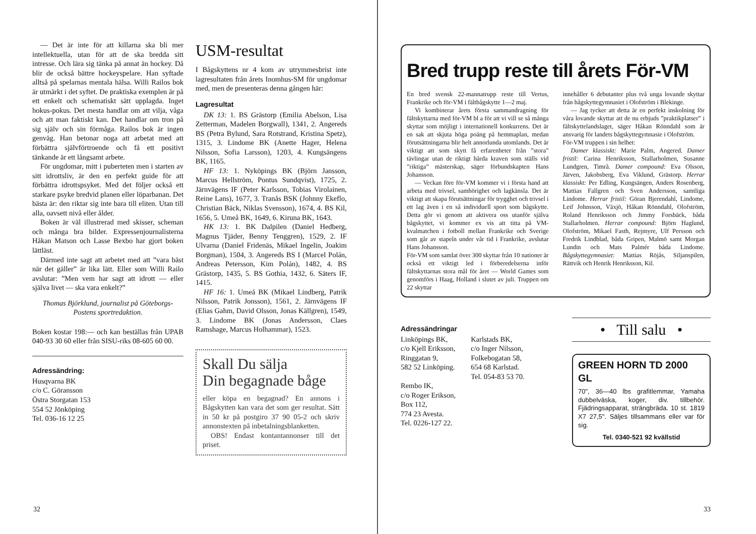— Det är inte för att killarna ska bli mer intellektuella, utan för att de ska bredda sitt intresse. Och lära sig tänka på annat än hockey. Då blir de också bättre hockeyspelare. Han syftade alltså på spelarnas mentala hälsa. Willi Railos bok är utmärkt i det syftet. De praktiska exemplen är på ett enkelt och schematiskt sätt upplagda. Inget hokus-pokus. Det mesta handlar om att vilja, våga och att man faktiskt kan. Det handlar om tron på sig själv och sin förmåga. Railos bok är ingen genväg. Han betonar noga att arbetat med att förbättra självförtroende och få ett positivt tänkande är ett långsamt arbete.
För ungdomar, mitt i puberteten men i starten av sitt idrottsliv, är den en perfekt guide för att förbättra idrottspsyket. Med det följer också ett starkare psyke bredvid planen eller löparbanan. Det bästa är: den riktar sig inte bara till eliten. Utan till alla, oavsett nivå eller ålder.
Boken är väl illustrerad med skisser, scheman och många bra bilder. Expressenjournalisterna Håkan Matson och Lasse Bexbo har gjort boken lättläst.
Därmed inte sagt att arbetet med att ”vara bäst när det gäller” är lika lätt. Eller som Willi Railo avslutar: ”Men vem har sagt att idrott — eller själva livet — ska vara enkelt?”
Thomas Björklund, journalist på Göteborgs-Postens sportredaktion.
Boken kostar 198:— och kan beställas från UPAB 040-93 30 60 eller från SISU-riks 08-605 60 00.
Adressändring:
Husqvarna BK
c/o C. Göransson
Östra Storgatan 153
554 52 Jönköping
Tel. 036-16 12 25
USM-resultat
I Bågskyttens nr 4 kom av utrymmesbrist inte lagresultaten från årets Inomhus-SM för ungdomar med, men de presenteras denna gången här:
Lagresultat
DK 13: 1. BS Grästorp (Emilia Abelson, Lisa Zetterman, Madelen Borgwall), 1341, 2. Angereds BS (Petra Bylund, Sara Rotstrand, Kristina Spetz), 1315, 3. Lindome BK (Anette Hager, Helena Nilsson, Sofia Larsson), 1203, 4. Kungsängens BK, 1165.
HF 13: 1. Nyköpings BK (Björn Jansson, Marcus Hellström, Pontus Sundqvist), 1725, 2. Järnvägens IF (Peter Karlsson, Tobias Virolainen, Reine Lans), 1677, 3. Tranås BSK (Johnny Ekeflo, Christian Bäck, Niklas Svensson), 1674, 4. BS Kil, 1656, 5. Umeå BK, 1649, 6. Kiruna BK, 1643.
HK 13: 1. BK Dalpilen (Daniel Hedberg, Magnus Tjäder, Benny Tenggren), 1529, 2. IF Ulvarna (Daniel Fridenäs, Mikael Ingelin, Joakim Borgman), 1504, 3. Angereds BS I (Marcel Polán, Andreas Petersson, Kim Polán), 1482, 4. BS Grästorp, 1435, 5. BS Gothia, 1432, 6. Säters IF, 1415.
HF 16: 1. Umeå BK (Mikael Lindberg, Patrik Nilsson, Patrik Jonsson), 1561, 2. Järnvägens IF (Elias Gahm, David Olsson, Jonas Källgren), 1549, 3. Lindome BK (Jonas Andersson, Claes Ramshage, Marcus Holhammar), 1523.
Skall Du sälja
Din begagnade båge
eller köpa en begagnad? En annons i Bågskytten kan vara det som ger resultat. Sätt in 50 kr på postgiro 37 90 05-2 och skriv annonstexten på inbetalningsblanketten.
OBS! Endast kontantannonser till det priset.
32
Bred trupp reste till årets För-VM
En bred svensk 22-mannatrupp reste till Vertus, Frankrike och för-VM i fältbågskytte 1—2 maj.
Vi kombinerar årets första sammandragning för fältskyttarna med för-VM bl a för att vi vill se så många skyttar som möjligt i internationell konkurrens. Det är en sak att skjuta höga poäng på hemmaplan, medan förutsättningarna blir helt annorlunda utomlands. Det är viktigt att som skytt få erfarenheter från ”stora” tävlingar utan de riktigt hårda kraven som ställs vid ”riktiga” mästerskap, säger förbundskapten Hans Johansson.
— Veckan före för-VM kommer vi i första hand att arbeta med trivsel, samhörighet och lagkänsla. Det är viktigt att skapa förutsättningar för trygghet och trivsel i ett lag även i en så individuell sport som bågskytte. Detta gör vi genom att aktivera oss utanför själva bågskyttet, vi kommer ex vis att titta på VM-kvalmatchen i fotboll mellan Frankrike och Sverige som går av stapeln under vår tid i Frankrike, avslutar Hans Johansson.
För-VM som samlat över 300 skyttar från 10 nationer är också ett viktigt led i förberedelserna inför fältskyttarnas stora mål för året — World Games som genomförs i Haag, Holland i slutet av juli. Truppen om 22 skyttar
innehåller 6 debutanter plus två unga lovande skyttar från bågskyttegymnasiet i Olofström i Blekinge.
— Jag tycker att detta är en perfekt inskolning för våra lovande skyttar att de nu erbjuds ”praktikplatser” i fältskyttelandslaget, säger Håkan Rönndahl som är ansvarig för landets bågskyttegymnasie i Olofström.
För-VM truppen i sin helhet:
Damer klassiskt: Marie Palm, Angered. Damer fristil: Carina Henriksson, Stallarholmen, Susanne Lundgren, Timrå. Damer compound: Eva Olsson, Järven, Jakobsberg, Eva Viklund, Grästorp. Herrar klassiskt: Per Edling, Kungsängen, Anders Rosenberg, Mattias Fallgren och Sven Andersson, samtliga Lindome. Herrar fristil: Göran Bjerendahl, Lindome, Leif Johnsson, Växjö, Håkan Rönndahl, Olofström, Roland Henriksson och Jimmy Forsbäck, båda Stallarholmen. Herrar compound: Björn Haglund, Olofström, Mikael Fasth, Rejmyre, Ulf Persson och Fredrik Lindblad, båda Gripen, Malmö samt Morgan Lundin och Mats Palmér båda Lindome. Bågskyttegymnasiet: Mattias Röjås, Siljanspilen, Rättvik och Henrik Henriksson, Kil.
Adressändringar
Linköpings BK,
c/o Kjell Eriksson,
Ringgatan 9,
582 52 Linköping.
Rembo IK,
c/o Roger Erikson,
Box 112,
774 23 Avesta.
Tel. 0226-127 22.
Karlstads BK,
c/o Inger Nilsson,
Folkebogatan 58,
654 68 Karlstad.
Tel. 054-83 53 70.
• Till salu •
GREEN HORN TD 2000 GL
70", 36—40 lbs grafitlemmar, Yamaha dubbelväska, koger, div. tillbehör. Fjädringsapparat, strängbräda. 10 st. 1819 X7 27,5". Säljes tillsammans eller var för sig.
Tel. 0340-521 92 kvällstid
33